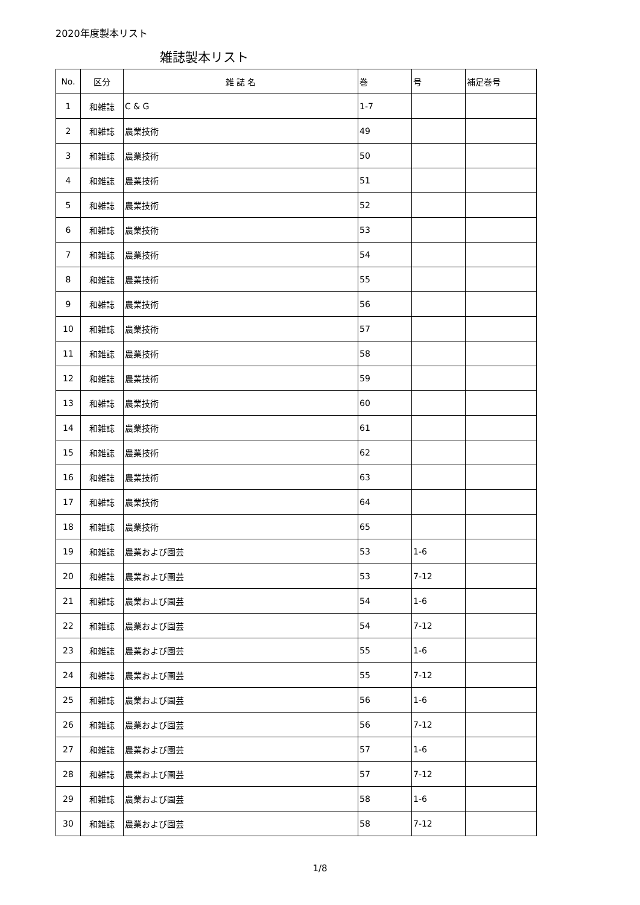2020年度製本リスト
雑誌製本リスト
| No. | 区分 | 雑 誌 名 | 巻 | 号 | 補足巻号 |
| --- | --- | --- | --- | --- | --- |
| 1 | 和雑誌 | C & G | 1-7 | | |
| 2 | 和雑誌 | 農業技術 | 49 | | |
| 3 | 和雑誌 | 農業技術 | 50 | | |
| 4 | 和雑誌 | 農業技術 | 51 | | |
| 5 | 和雑誌 | 農業技術 | 52 | | |
| 6 | 和雑誌 | 農業技術 | 53 | | |
| 7 | 和雑誌 | 農業技術 | 54 | | |
| 8 | 和雑誌 | 農業技術 | 55 | | |
| 9 | 和雑誌 | 農業技術 | 56 | | |
| 10 | 和雑誌 | 農業技術 | 57 | | |
| 11 | 和雑誌 | 農業技術 | 58 | | |
| 12 | 和雑誌 | 農業技術 | 59 | | |
| 13 | 和雑誌 | 農業技術 | 60 | | |
| 14 | 和雑誌 | 農業技術 | 61 | | |
| 15 | 和雑誌 | 農業技術 | 62 | | |
| 16 | 和雑誌 | 農業技術 | 63 | | |
| 17 | 和雑誌 | 農業技術 | 64 | | |
| 18 | 和雑誌 | 農業技術 | 65 | | |
| 19 | 和雑誌 | 農業および園芸 | 53 | 1-6 | |
| 20 | 和雑誌 | 農業および園芸 | 53 | 7-12 | |
| 21 | 和雑誌 | 農業および園芸 | 54 | 1-6 | |
| 22 | 和雑誌 | 農業および園芸 | 54 | 7-12 | |
| 23 | 和雑誌 | 農業および園芸 | 55 | 1-6 | |
| 24 | 和雑誌 | 農業および園芸 | 55 | 7-12 | |
| 25 | 和雑誌 | 農業および園芸 | 56 | 1-6 | |
| 26 | 和雑誌 | 農業および園芸 | 56 | 7-12 | |
| 27 | 和雑誌 | 農業および園芸 | 57 | 1-6 | |
| 28 | 和雑誌 | 農業および園芸 | 57 | 7-12 | |
| 29 | 和雑誌 | 農業および園芸 | 58 | 1-6 | |
| 30 | 和雑誌 | 農業および園芸 | 58 | 7-12 | |
1/8